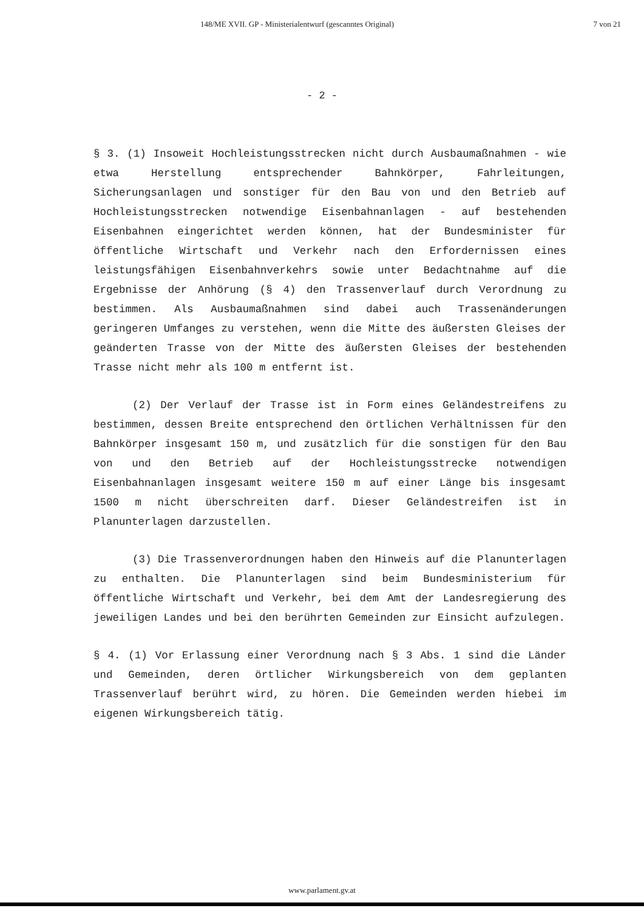148/ME XVII. GP - Ministerialentwurf (gescanntes Original) 7 von 21
- 2 -
§ 3. (1) Insoweit Hochleistungsstrecken nicht durch Ausbaumaßnahmen - wie etwa Herstellung entsprechender Bahnkörper, Fahrleitungen, Sicherungsanlagen und sonstiger für den Bau von und den Betrieb auf Hochleistungsstrecken notwendige Eisenbahnanlagen - auf bestehenden Eisenbahnen eingerichtet werden können, hat der Bundesminister für öffentliche Wirtschaft und Verkehr nach den Erfordernissen eines leistungsfähigen Eisenbahnverkehrs sowie unter Bedachtnahme auf die Ergebnisse der Anhörung (§ 4) den Trassenverlauf durch Verordnung zu bestimmen. Als Ausbaumaßnahmen sind dabei auch Trassenänderungen geringeren Umfanges zu verstehen, wenn die Mitte des äußersten Gleises der geänderten Trasse von der Mitte des äußersten Gleises der bestehenden Trasse nicht mehr als 100 m entfernt ist.
(2) Der Verlauf der Trasse ist in Form eines Geländestreifens zu bestimmen, dessen Breite entsprechend den örtlichen Verhältnissen für den Bahnkörper insgesamt 150 m, und zusätzlich für die sonstigen für den Bau von und den Betrieb auf der Hochleistungsstrecke notwendigen Eisenbahnanlagen insgesamt weitere 150 m auf einer Länge bis insgesamt 1500 m nicht überschreiten darf. Dieser Geländestreifen ist in Planunterlagen darzustellen.
(3) Die Trassenverordnungen haben den Hinweis auf die Planunterlagen zu enthalten. Die Planunterlagen sind beim Bundesministerium für öffentliche Wirtschaft und Verkehr, bei dem Amt der Landesregierung des jeweiligen Landes und bei den berührten Gemeinden zur Einsicht aufzulegen.
§ 4. (1) Vor Erlassung einer Verordnung nach § 3 Abs. 1 sind die Länder und Gemeinden, deren örtlicher Wirkungsbereich von dem geplanten Trassenverlauf berührt wird, zu hören. Die Gemeinden werden hiebei im eigenen Wirkungsbereich tätig.
www.parlament.gv.at